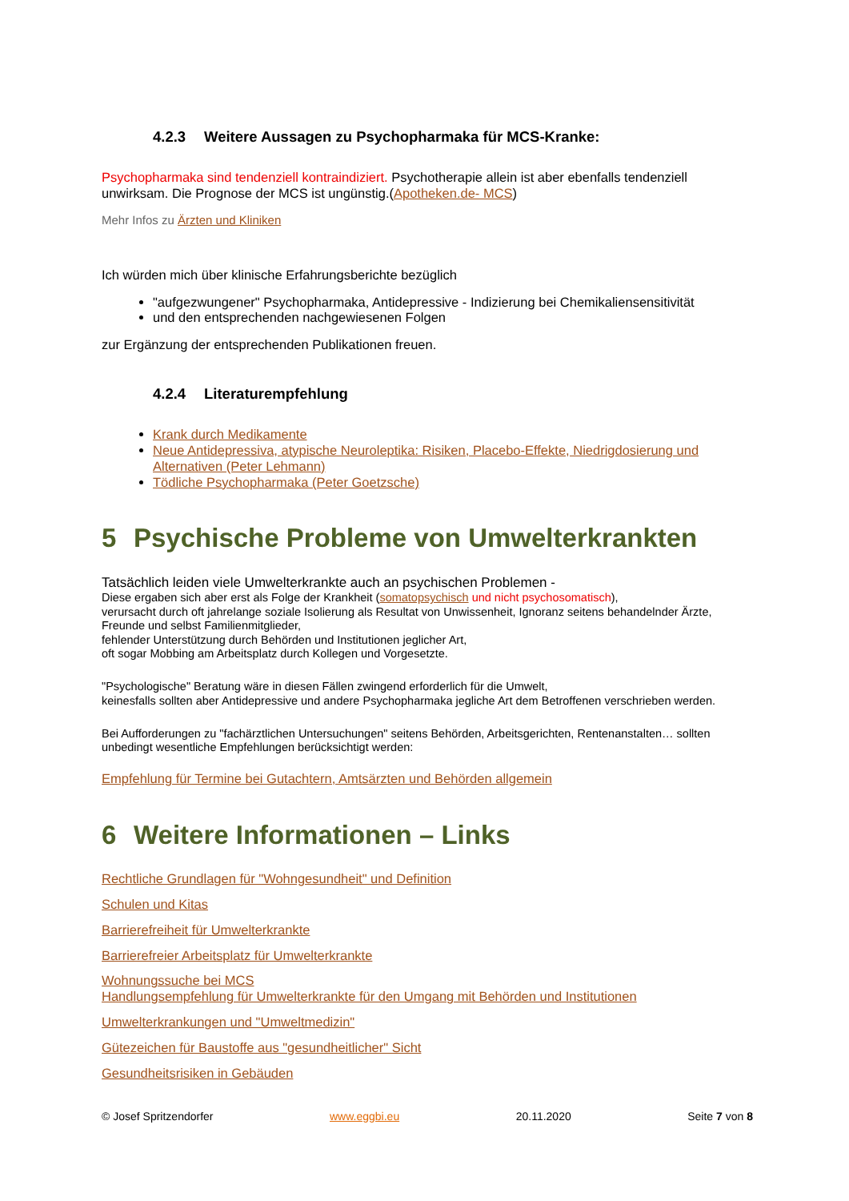4.2.3 Weitere Aussagen zu Psychopharmaka für MCS-Kranke:
Psychopharmaka sind tendenziell kontraindiziert. Psychotherapie allein ist aber ebenfalls tendenziell unwirksam. Die Prognose der MCS ist ungünstig.(Apotheken.de- MCS)
Mehr Infos zu Ärzten und Kliniken
Ich würden mich über klinische Erfahrungsberichte bezüglich
"aufgezwungener" Psychopharmaka, Antidepressive - Indizierung bei Chemikaliensensitivität
und den entsprechenden nachgewiesenen Folgen
zur Ergänzung der entsprechenden Publikationen freuen.
4.2.4 Literaturempfehlung
Krank durch Medikamente
Neue Antidepressiva, atypische Neuroleptika: Risiken, Placebo-Effekte, Niedrigdosierung und Alternativen (Peter Lehmann)
Tödliche Psychopharmaka (Peter Goetzsche)
5 Psychische Probleme von Umwelterkrankten
Tatsächlich leiden viele Umwelterkrankte auch an psychischen Problemen -
Diese ergaben sich aber erst als Folge der Krankheit (somatopsychisch und nicht psychosomatisch),
verursacht durch oft jahrelange soziale Isolierung als Resultat von Unwissenheit, Ignoranz seitens behandelnder Ärzte, Freunde und selbst Familienmitglieder,
fehlender Unterstützung durch Behörden und Institutionen jeglicher Art,
oft sogar Mobbing am Arbeitsplatz durch Kollegen und Vorgesetzte.
"Psychologische" Beratung wäre in diesen Fällen zwingend erforderlich für die Umwelt,
keinesfalls sollten aber Antidepressive und andere Psychopharmaka jegliche Art dem Betroffenen verschrieben werden.
Bei Aufforderungen zu "fachärztlichen Untersuchungen" seitens Behörden, Arbeitsgerichten, Rentenanstalten… sollten unbedingt wesentliche Empfehlungen berücksichtigt werden:
Empfehlung für Termine bei Gutachtern, Amtsärzten und Behörden allgemein
6 Weitere Informationen – Links
Rechtliche Grundlagen für "Wohngesundheit" und Definition
Schulen und Kitas
Barrierefreiheit für Umwelterkrankte
Barrierefreier Arbeitsplatz für Umwelterkrankte
Wohnungssuche bei MCS
Handlungsempfehlung für Umwelterkrankte für den Umgang mit Behörden und Institutionen
Umwelterkrankungen und "Umweltmedizin"
Gütezeichen für Baustoffe aus "gesundheitlicher" Sicht
Gesundheitsrisiken in Gebäuden
© Josef Spritzendorfer www.eggbi.eu 20.11.2020 Seite 7 von 8